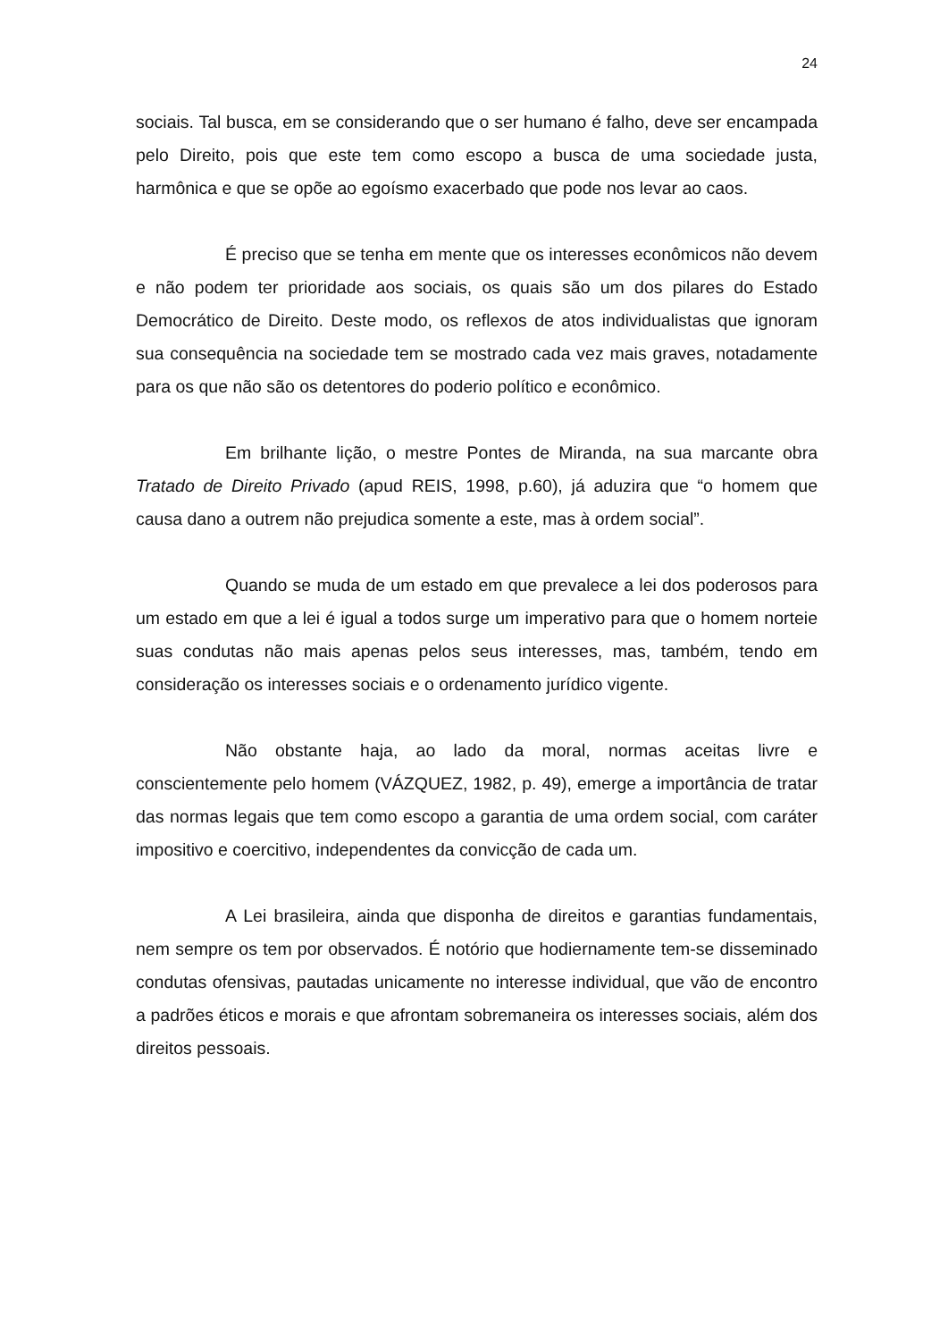24
sociais. Tal busca, em se considerando que o ser humano é falho, deve ser encampada pelo Direito, pois que este tem como escopo a busca de uma sociedade justa, harmônica e que se opõe ao egoísmo exacerbado que pode nos levar ao caos.
É preciso que se tenha em mente que os interesses econômicos não devem e não podem ter prioridade aos sociais, os quais são um dos pilares do Estado Democrático de Direito. Deste modo, os reflexos de atos individualistas que ignoram sua consequência na sociedade tem se mostrado cada vez mais graves, notadamente para os que não são os detentores do poderio político e econômico.
Em brilhante lição, o mestre Pontes de Miranda, na sua marcante obra Tratado de Direito Privado (apud REIS, 1998, p.60), já aduzira que “o homem que causa dano a outrem não prejudica somente a este, mas à ordem social”.
Quando se muda de um estado em que prevalece a lei dos poderosos para um estado em que a lei é igual a todos surge um imperativo para que o homem norteie suas condutas não mais apenas pelos seus interesses, mas, também, tendo em consideração os interesses sociais e o ordenamento jurídico vigente.
Não obstante haja, ao lado da moral, normas aceitas livre e conscientemente pelo homem (VÁZQUEZ, 1982, p. 49), emerge a importância de tratar das normas legais que tem como escopo a garantia de uma ordem social, com caráter impositivo e coercitivo, independentes da convicção de cada um.
A Lei brasileira, ainda que disponha de direitos e garantias fundamentais, nem sempre os tem por observados. É notório que hodiernamente tem-se disseminado condutas ofensivas, pautadas unicamente no interesse individual, que vão de encontro a padrões éticos e morais e que afrontam sobremaneira os interesses sociais, além dos direitos pessoais.